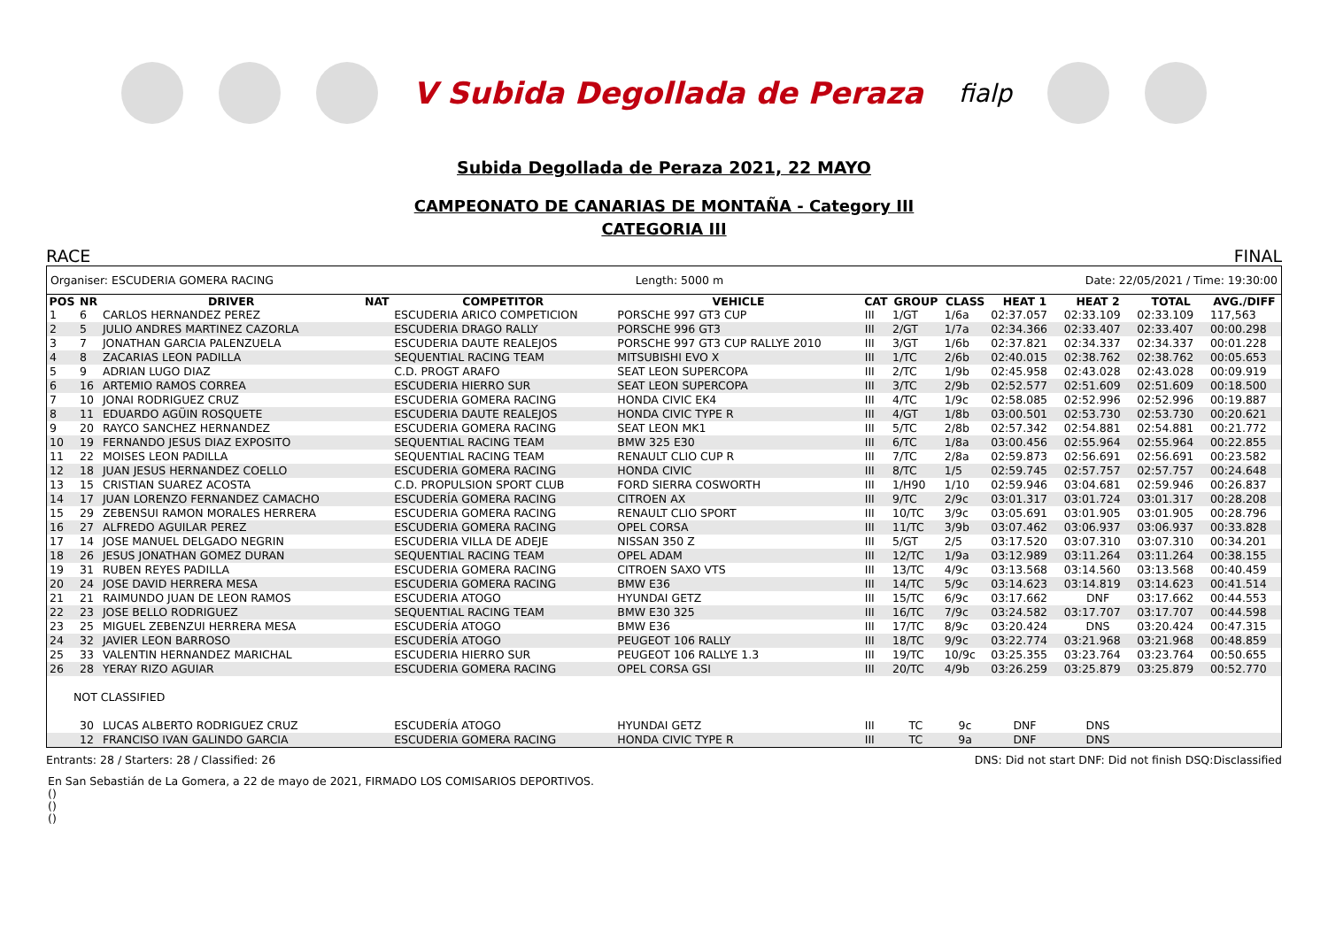V Subida Degollada de Peraza
fialp
Subida Degollada de Peraza 2021, 22 MAYO
CAMPEONATO DE CANARIAS DE MONTAÑA - Category III
CATEGORIA III
RACE FINAL
Organiser: ESCUDERIA GOMERA RACING Length: 5000 m Date: 22/05/2021 / Time: 19:30:00
| POS | NR | DRIVER | NAT | COMPETITOR | VEHICLE | CAT | GROUP | CLASS | HEAT 1 | HEAT 2 | TOTAL | AVG./DIFF |
| --- | --- | --- | --- | --- | --- | --- | --- | --- | --- | --- | --- | --- |
| 1 | 6 | CARLOS HERNANDEZ PEREZ | | ESCUDERIA ARICO COMPETICION | PORSCHE 997 GT3 CUP | III | 1/GT | 1/6a | 02:37.057 | 02:33.109 | 02:33.109 | 117,563 |
| 2 | 5 | JULIO ANDRES MARTINEZ CAZORLA | | ESCUDERIA DRAGO RALLY | PORSCHE 996 GT3 | III | 2/GT | 1/7a | 02:34.366 | 02:33.407 | 02:33.407 | 00:00.298 |
| 3 | 7 | JONATHAN GARCIA PALENZUELA | | ESCUDERIA DAUTE REALEJOS | PORSCHE 997 GT3 CUP RALLYE 2010 | III | 3/GT | 1/6b | 02:37.821 | 02:34.337 | 02:34.337 | 00:01.228 |
| 4 | 8 | ZACARIAS LEON PADILLA | | SEQUENTIAL RACING TEAM | MITSUBISHI EVO X | III | 1/TC | 2/6b | 02:40.015 | 02:38.762 | 02:38.762 | 00:05.653 |
| 5 | 9 | ADRIAN LUGO DIAZ | | C.D. PROGT ARAFO | SEAT LEON SUPERCOPA | III | 2/TC | 1/9b | 02:45.958 | 02:43.028 | 02:43.028 | 00:09.919 |
| 6 | 16 | ARTEMIO RAMOS CORREA | | ESCUDERIA HIERRO SUR | SEAT LEON SUPERCOPA | III | 3/TC | 2/9b | 02:52.577 | 02:51.609 | 02:51.609 | 00:18.500 |
| 7 | 10 | JONAI RODRIGUEZ CRUZ | | ESCUDERIA GOMERA RACING | HONDA CIVIC EK4 | III | 4/TC | 1/9c | 02:58.085 | 02:52.996 | 02:52.996 | 00:19.887 |
| 8 | 11 | EDUARDO AGÜIN ROSQUETE | | ESCUDERIA DAUTE REALEJOS | HONDA CIVIC TYPE R | III | 4/GT | 1/8b | 03:00.501 | 02:53.730 | 02:53.730 | 00:20.621 |
| 9 | 20 | RAYCO SANCHEZ HERNANDEZ | | ESCUDERIA GOMERA RACING | SEAT LEON MK1 | III | 5/TC | 2/8b | 02:57.342 | 02:54.881 | 02:54.881 | 00:21.772 |
| 10 | 19 | FERNANDO JESUS DIAZ EXPOSITO | | SEQUENTIAL RACING TEAM | BMW 325 E30 | III | 6/TC | 1/8a | 03:00.456 | 02:55.964 | 02:55.964 | 00:22.855 |
| 11 | 22 | MOISES LEON PADILLA | | SEQUENTIAL RACING TEAM | RENAULT CLIO CUP R | III | 7/TC | 2/8a | 02:59.873 | 02:56.691 | 02:56.691 | 00:23.582 |
| 12 | 18 | JUAN JESUS HERNANDEZ COELLO | | ESCUDERIA GOMERA RACING | HONDA CIVIC | III | 8/TC | 1/5 | 02:59.745 | 02:57.757 | 02:57.757 | 00:24.648 |
| 13 | 15 | CRISTIAN SUAREZ ACOSTA | | C.D. PROPULSION SPORT CLUB | FORD SIERRA COSWORTH | III | 1/H90 | 1/10 | 02:59.946 | 03:04.681 | 02:59.946 | 00:26.837 |
| 14 | 17 | JUAN LORENZO FERNANDEZ CAMACHO | | ESCUDERÍA GOMERA RACING | CITROEN AX | III | 9/TC | 2/9c | 03:01.317 | 03:01.724 | 03:01.317 | 00:28.208 |
| 15 | 29 | ZEBENSUI RAMON MORALES HERRERA | | ESCUDERIA GOMERA RACING | RENAULT CLIO SPORT | III | 10/TC | 3/9c | 03:05.691 | 03:01.905 | 03:01.905 | 00:28.796 |
| 16 | 27 | ALFREDO AGUILAR PEREZ | | ESCUDERIA GOMERA RACING | OPEL CORSA | III | 11/TC | 3/9b | 03:07.462 | 03:06.937 | 03:06.937 | 00:33.828 |
| 17 | 14 | JOSE MANUEL DELGADO NEGRIN | | ESCUDERIA VILLA DE ADEJE | NISSAN 350 Z | III | 5/GT | 2/5 | 03:17.520 | 03:07.310 | 03:07.310 | 00:34.201 |
| 18 | 26 | JESUS JONATHAN GOMEZ DURAN | | SEQUENTIAL RACING TEAM | OPEL ADAM | III | 12/TC | 1/9a | 03:12.989 | 03:11.264 | 03:11.264 | 00:38.155 |
| 19 | 31 | RUBEN REYES PADILLA | | ESCUDERIA GOMERA RACING | CITROEN SAXO VTS | III | 13/TC | 4/9c | 03:13.568 | 03:14.560 | 03:13.568 | 00:40.459 |
| 20 | 24 | JOSE DAVID HERRERA MESA | | ESCUDERIA GOMERA RACING | BMW E36 | III | 14/TC | 5/9c | 03:14.623 | 03:14.819 | 03:14.623 | 00:41.514 |
| 21 | 21 | RAIMUNDO JUAN DE LEON RAMOS | | ESCUDERIA ATOGO | HYUNDAI GETZ | III | 15/TC | 6/9c | 03:17.662 | DNF | 03:17.662 | 00:44.553 |
| 22 | 23 | JOSE BELLO RODRIGUEZ | | SEQUENTIAL RACING TEAM | BMW E30 325 | III | 16/TC | 7/9c | 03:24.582 | 03:17.707 | 03:17.707 | 00:44.598 |
| 23 | 25 | MIGUEL ZEBENZUI HERRERA MESA | | ESCUDERÍA ATOGO | BMW E36 | III | 17/TC | 8/9c | 03:20.424 | DNS | 03:20.424 | 00:47.315 |
| 24 | 32 | JAVIER LEON BARROSO | | ESCUDERÍA ATOGO | PEUGEOT 106 RALLY | III | 18/TC | 9/9c | 03:22.774 | 03:21.968 | 03:21.968 | 00:48.859 |
| 25 | 33 | VALENTIN HERNANDEZ MARICHAL | | ESCUDERIA HIERRO SUR | PEUGEOT 106 RALLYE 1.3 | III | 19/TC | 10/9c | 03:25.355 | 03:23.764 | 03:23.764 | 00:50.655 |
| 26 | 28 | YERAY RIZO AGUIAR | | ESCUDERIA GOMERA RACING | OPEL CORSA GSI | III | 20/TC | 4/9b | 03:26.259 | 03:25.879 | 03:25.879 | 00:52.770 |
| NOT CLASSIFIED | | | | | | | | | | | | |
| | 30 | LUCAS ALBERTO RODRIGUEZ CRUZ | | ESCUDERÍA ATOGO | HYUNDAI GETZ | III | TC | 9c | DNF | DNS | | |
| | 12 | FRANCISO IVAN GALINDO GARCIA | | ESCUDERIA GOMERA RACING | HONDA CIVIC TYPE R | III | TC | 9a | DNF | DNS | | |
Entrants: 28 / Starters: 28 / Classified: 26 DNS: Did not start DNF: Did not finish DSQ:Disclassified
En San Sebastián de La Gomera, a 22 de mayo de 2021, FIRMADO LOS COMISARIOS DEPORTIVOS.
()
()
()